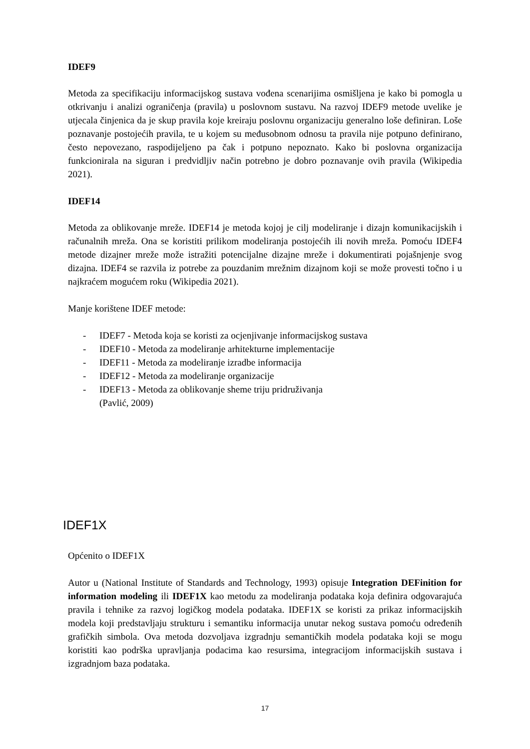IDEF9
Metoda za specifikaciju informacijskog sustava vođena scenarijima osmišljena je kako bi pomogla u otkrivanju i analizi ograničenja (pravila) u poslovnom sustavu. Na razvoj IDEF9 metode uvelike je utjecala činjenica da je skup pravila koje kreiraju poslovnu organizaciju generalno loše definiran. Loše poznavanje postojećih pravila, te u kojem su međusobnom odnosu ta pravila nije potpuno definirano, često nepovezano, raspodijeljeno pa čak i potpuno nepoznato. Kako bi poslovna organizacija funkcionirala na siguran i predvidljiv način potrebno je dobro poznavanje ovih pravila (Wikipedia 2021).
IDEF14
Metoda za oblikovanje mreže. IDEF14 je metoda kojoj je cilj modeliranje i dizajn komunikacijskih i računalnih mreža. Ona se koristiti prilikom modeliranja postojećih ili novih mreža. Pomoću IDEF4 metode dizajner mreže može istražiti potencijalne dizajne mreže i dokumentirati pojašnjenje svog dizajna. IDEF4 se razvila iz potrebe za pouzdanim mrežnim dizajnom koji se može provesti točno i u najkraćem mogućem roku (Wikipedia 2021).
Manje korištene IDEF metode:
- IDEF7 - Metoda koja se koristi za ocjenjivanje informacijskog sustava
- IDEF10 - Metoda za modeliranje arhitekturne implementacije
- IDEF11 - Metoda za modeliranje izradbe informacija
- IDEF12 - Metoda za modeliranje organizacije
- IDEF13 - Metoda za oblikovanje sheme triju pridruživanja
(Pavlić, 2009)
IDEF1X
Općenito o IDEF1X
Autor u (National Institute of Standards and Technology, 1993) opisuje Integration DEFinition for information modeling ili IDEF1X kao metodu za modeliranja podataka koja definira odgovarajuća pravila i tehnike za razvoj logičkog modela podataka. IDEF1X se koristi za prikaz informacijskih modela koji predstavljaju strukturu i semantiku informacija unutar nekog sustava pomoću određenih grafičkih simbola. Ova metoda dozvoljava izgradnju semantičkih modela podataka koji se mogu koristiti kao podrška upravljanja podacima kao resursima, integracijom informacijskih sustava i izgradnjom baza podataka.
17